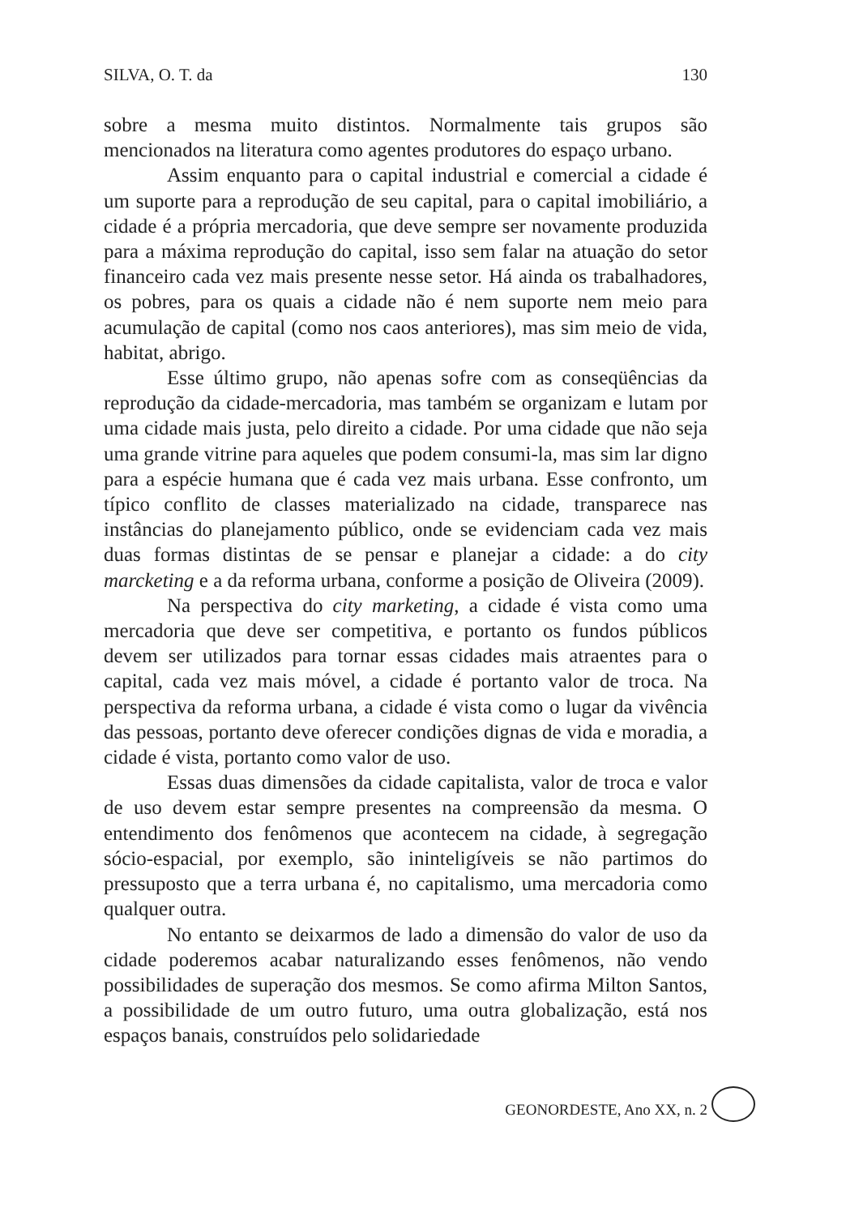SILVA, O. T. da 130
sobre a mesma muito distintos. Normalmente tais grupos são mencionados na literatura como agentes produtores do espaço urbano.
Assim enquanto para o capital industrial e comercial a cidade é um suporte para a reprodução de seu capital, para o capital imobiliário, a cidade é a própria mercadoria, que deve sempre ser novamente produzida para a máxima reprodução do capital, isso sem falar na atuação do setor financeiro cada vez mais presente nesse setor. Há ainda os trabalhadores, os pobres, para os quais a cidade não é nem suporte nem meio para acumulação de capital (como nos caos anteriores), mas sim meio de vida, habitat, abrigo.
Esse último grupo, não apenas sofre com as conseqüências da reprodução da cidade-mercadoria, mas também se organizam e lutam por uma cidade mais justa, pelo direito a cidade. Por uma cidade que não seja uma grande vitrine para aqueles que podem consumi-la, mas sim lar digno para a espécie humana que é cada vez mais urbana. Esse confronto, um típico conflito de classes materializado na cidade, transparece nas instâncias do planejamento público, onde se evidenciam cada vez mais duas formas distintas de se pensar e planejar a cidade: a do city marcketing e a da reforma urbana, conforme a posição de Oliveira (2009).
Na perspectiva do city marketing, a cidade é vista como uma mercadoria que deve ser competitiva, e portanto os fundos públicos devem ser utilizados para tornar essas cidades mais atraentes para o capital, cada vez mais móvel, a cidade é portanto valor de troca. Na perspectiva da reforma urbana, a cidade é vista como o lugar da vivência das pessoas, portanto deve oferecer condições dignas de vida e moradia, a cidade é vista, portanto como valor de uso.
Essas duas dimensões da cidade capitalista, valor de troca e valor de uso devem estar sempre presentes na compreensão da mesma. O entendimento dos fenômenos que acontecem na cidade, à segregação sócio-espacial, por exemplo, são ininteligíveis se não partimos do pressuposto que a terra urbana é, no capitalismo, uma mercadoria como qualquer outra.
No entanto se deixarmos de lado a dimensão do valor de uso da cidade poderemos acabar naturalizando esses fenômenos, não vendo possibilidades de superação dos mesmos. Se como afirma Milton Santos, a possibilidade de um outro futuro, uma outra globalização, está nos espaços banais, construídos pelo solidariedade
GEONORDESTE, Ano XX, n. 2